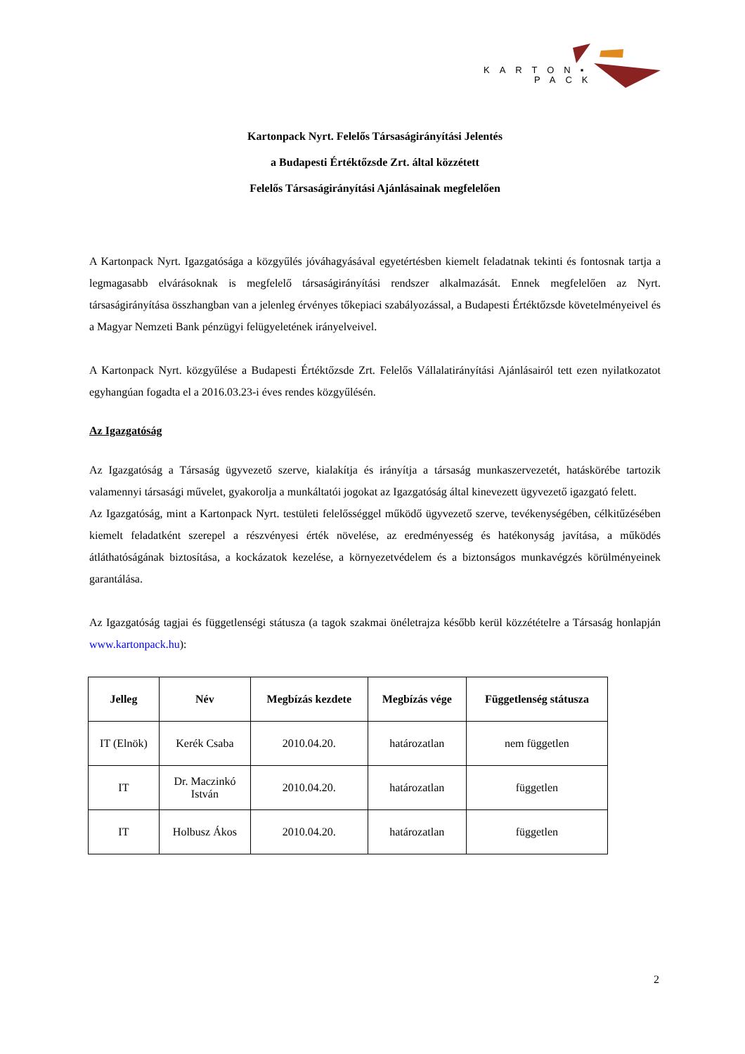KARTON▪
PACK
Kartonpack Nyrt. Felelős Társaságirányítási Jelentés
a Budapesti Értéktőzsde Zrt. által közzétett
Felelős Társaságirányítási Ajánlásainak megfelelően
A Kartonpack Nyrt. Igazgatósága a közgyűlés jóváhagyásával egyetértésben kiemelt feladatnak tekinti és fontosnak tartja a legmagasabb elvárásoknak is megfelelő társaságirányítási rendszer alkalmazását. Ennek megfelelően az Nyrt. társaságirányítása összhangban van a jelenleg érvényes tőkepiaci szabályozással, a Budapesti Értéktőzsde követelményeivel és a Magyar Nemzeti Bank pénzügyi felügyeletének irányelveivel.
A Kartonpack Nyrt. közgyűlése a Budapesti Értéktőzsde Zrt. Felelős Vállalatirányítási Ajánlásairól tett ezen nyilatkozatot egyhangúan fogadta el a 2016.03.23-i éves rendes közgyűlésén.
Az Igazgatóság
Az Igazgatóság a Társaság ügyvezető szerve, kialakítja és irányítja a társaság munkaszervezetét, hatáskörébe tartozik valamennyi társasági művelet, gyakorolja a munkáltatói jogokat az Igazgatóság által kinevezett ügyvezető igazgató felett.
Az Igazgatóság, mint a Kartonpack Nyrt. testületi felelősséggel működő ügyvezető szerve, tevékenységében, célkitűzésében kiemelt feladatként szerepel a részvényesi érték növelése, az eredményesség és hatékonyság javítása, a működés átláthatóságának biztosítása, a kockázatok kezelése, a környezetvédelem és a biztonságos munkavégzés körülményeinek garantálása.
Az Igazgatóság tagjai és függetlenségi státusza (a tagok szakmai önéletrajza később kerül közzétételre a Társaság honlapján www.kartonpack.hu):
| Jelleg | Név | Megbízás kezdete | Megbízás vége | Függetlenség státusza |
| --- | --- | --- | --- | --- |
| IT (Elnök) | Kerék Csaba | 2010.04.20. | határozatlan | nem független |
| IT | Dr. Maczinkó István | 2010.04.20. | határozatlan | független |
| IT | Holbusz Ákos | 2010.04.20. | határozatlan | független |
2